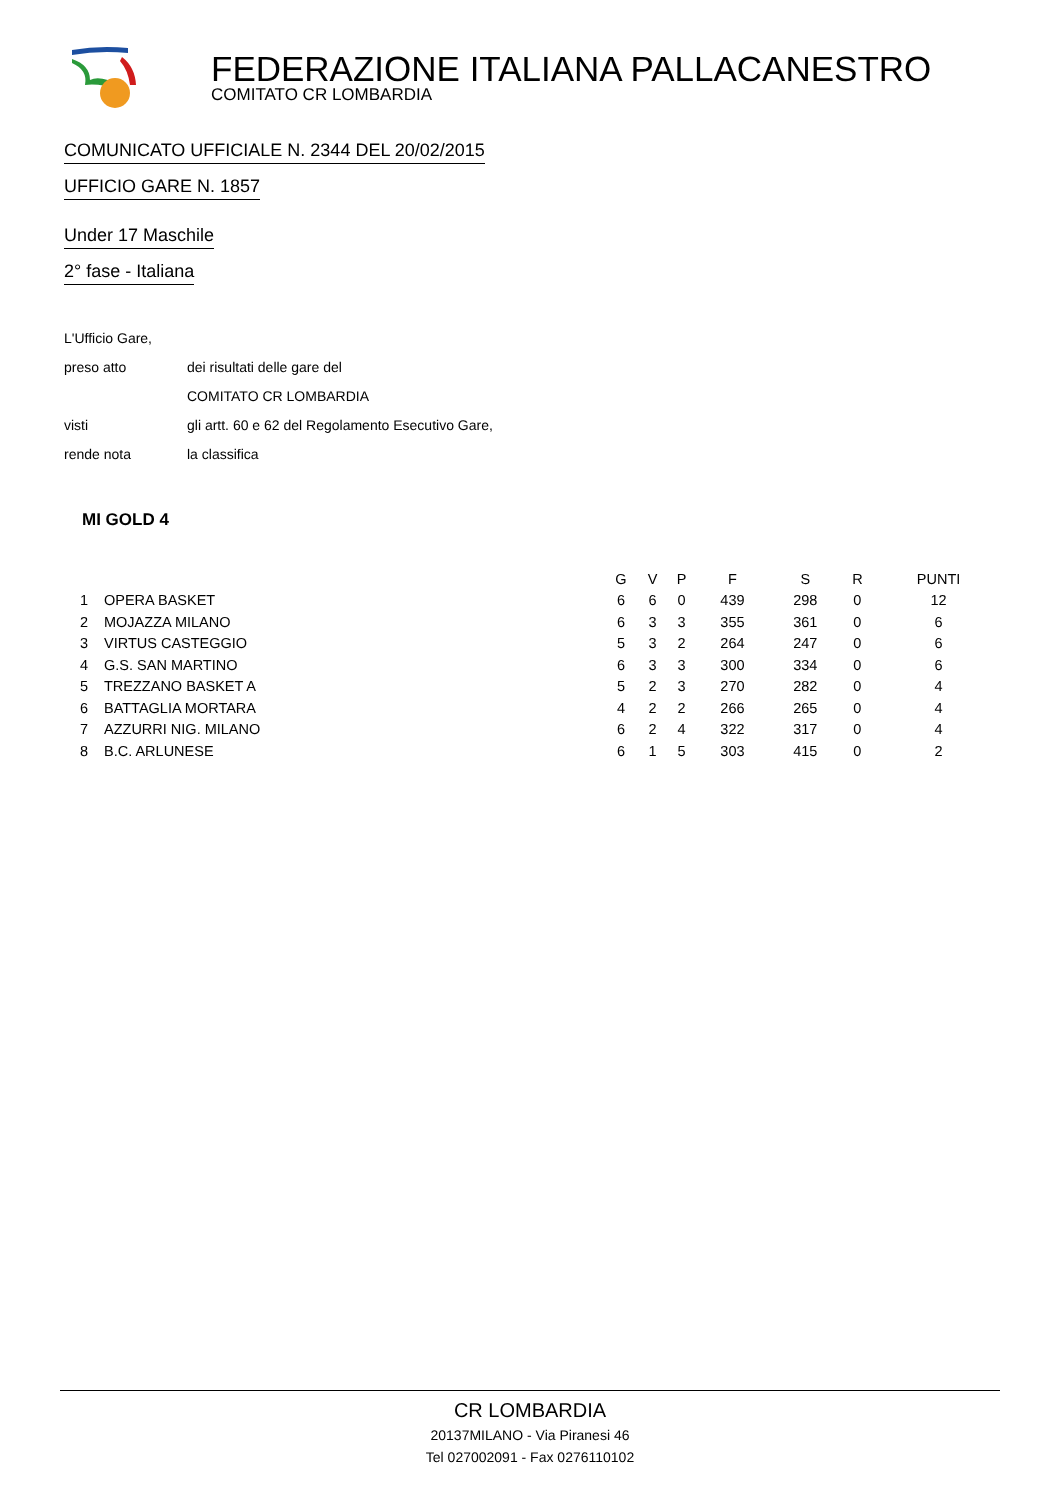FEDERAZIONE ITALIANA PALLACANESTRO
COMITATO CR LOMBARDIA
COMUNICATO UFFICIALE N. 2344 DEL 20/02/2015
UFFICIO GARE N. 1857
Under 17 Maschile
2° fase - Italiana
| L'Ufficio Gare, | |
| preso atto | dei risultati delle gare del |
| | COMITATO CR LOMBARDIA |
| visti | gli artt. 60 e 62 del Regolamento Esecutivo Gare, |
| rende nota | la classifica |
MI GOLD 4
| | | G | V | P | F | S | R | PUNTI |
| --- | --- | --- | --- | --- | --- | --- | --- | --- |
| 1 | OPERA BASKET | 6 | 6 | 0 | 439 | 298 | 0 | 12 |
| 2 | MOJAZZA MILANO | 6 | 3 | 3 | 355 | 361 | 0 | 6 |
| 3 | VIRTUS CASTEGGIO | 5 | 3 | 2 | 264 | 247 | 0 | 6 |
| 4 | G.S. SAN MARTINO | 6 | 3 | 3 | 300 | 334 | 0 | 6 |
| 5 | TREZZANO BASKET A | 5 | 2 | 3 | 270 | 282 | 0 | 4 |
| 6 | BATTAGLIA MORTARA | 4 | 2 | 2 | 266 | 265 | 0 | 4 |
| 7 | AZZURRI NIG. MILANO | 6 | 2 | 4 | 322 | 317 | 0 | 4 |
| 8 | B.C. ARLUNESE | 6 | 1 | 5 | 303 | 415 | 0 | 2 |
CR LOMBARDIA
20137MILANO - Via Piranesi 46
Tel 027002091 - Fax 0276110102